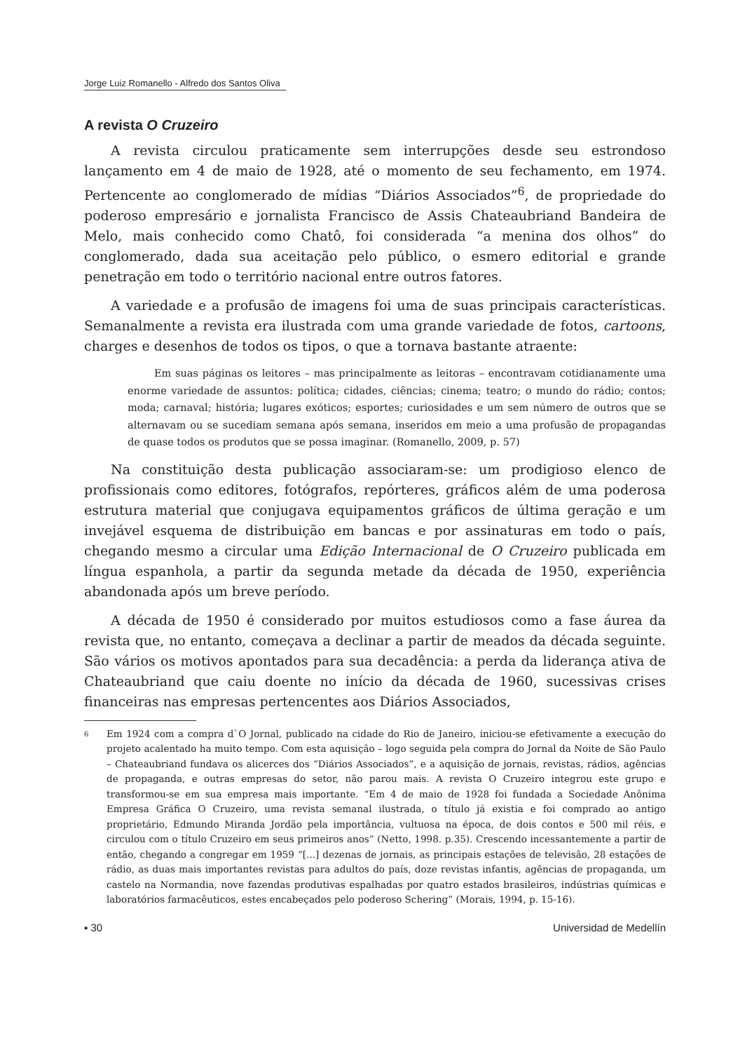Jorge Luiz Romanello - Alfredo dos Santos Oliva
A revista O Cruzeiro
A revista circulou praticamente sem interrupções desde seu estrondoso lançamento em 4 de maio de 1928, até o momento de seu fechamento, em 1974. Pertencente ao conglomerado de mídias “Diários Associados”<sup>6</sup>, de propriedade do poderoso empresário e jornalista Francisco de Assis Chateaubriand Bandeira de Melo, mais conhecido como Chatô, foi considerada “a menina dos olhos” do conglomerado, dada sua aceitação pelo público, o esmero editorial e grande penetração em todo o território nacional entre outros fatores.
A variedade e a profusão de imagens foi uma de suas principais características. Semanalmente a revista era ilustrada com uma grande variedade de fotos, cartoons, charges e desenhos de todos os tipos, o que a tornava bastante atraente:
Em suas páginas os leitores – mas principalmente as leitoras – encontravam cotidianamente uma enorme variedade de assuntos: política; cidades, ciências; cinema; teatro; o mundo do rádio; contos; moda; carnaval; história; lugares exóticos; esportes; curiosidades e um sem número de outros que se alternavam ou se sucediam semana após semana, inseridos em meio a uma profusão de propagandas de quase todos os produtos que se possa imaginar. (Romanello, 2009, p. 57)
Na constituição desta publicação associaram-se: um prodigioso elenco de profissionais como editores, fotógrafos, repórteres, gráficos além de uma poderosa estrutura material que conjugava equipamentos gráficos de última geração e um invejável esquema de distribuição em bancas e por assinaturas em todo o país, chegando mesmo a circular uma Edição Internacional de O Cruzeiro publicada em língua espanhola, a partir da segunda metade da década de 1950, experiência abandonada após um breve período.
A década de 1950 é considerado por muitos estudiosos como a fase áurea da revista que, no entanto, começava a declinar a partir de meados da década seguinte. São vários os motivos apontados para sua decadência: a perda da liderança ativa de Chateaubriand que caiu doente no início da década de 1960, sucessivas crises financeiras nas empresas pertencentes aos Diários Associados,
6 Em 1924 com a compra d`O Jornal, publicado na cidade do Rio de Janeiro, iniciou-se efetivamente a execução do projeto acalentado ha muito tempo. Com esta aquisição – logo seguida pela compra do Jornal da Noite de São Paulo – Chateaubriand fundava os alicerces dos “Diários Associados”, e a aquisição de jornais, revistas, rádios, agências de propaganda, e outras empresas do setor, não parou mais. A revista O Cruzeiro integrou este grupo e transformou-se em sua empresa mais importante. “Em 4 de maio de 1928 foi fundada a Sociedade Anônima Empresa Gráfica O Cruzeiro, uma revista semanal ilustrada, o título já existia e foi comprado ao antigo proprietário, Edmundo Miranda Jordão pela importância, vultuosa na época, de dois contos e 500 mil réis, e circulou com o título Cruzeiro em seus primeiros anos” (Netto, 1998. p.35). Crescendo incessantemente a partir de então, chegando a congregar em 1959 “[...] dezenas de jornais, as principais estações de televisão, 28 estações de rádio, as duas mais importantes revistas para adultos do país, doze revistas infantis, agências de propaganda, um castelo na Normandia, nove fazendas produtivas espalhadas por quatro estados brasileiros, indústrias químicas e laboratórios farmacêuticos, estes encabeçados pelo poderoso Schering” (Morais, 1994, p. 15-16).
▪ 30 Universidad de Medellín